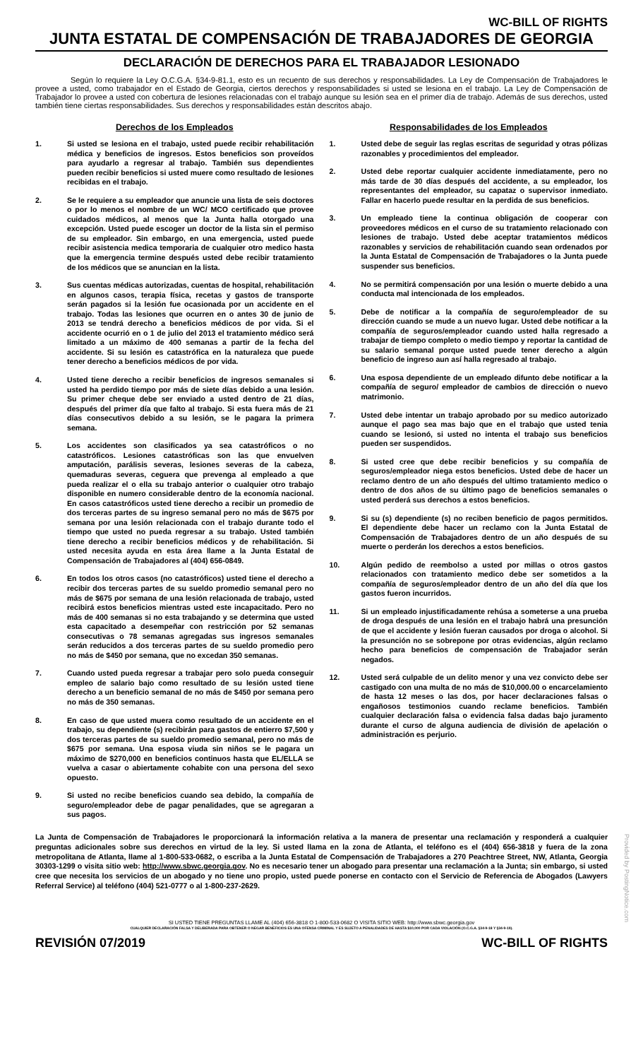WC-BILL OF RIGHTS
JUNTA ESTATAL DE COMPENSACIÓN DE TRABAJADORES DE GEORGIA
DECLARACIÓN DE DERECHOS PARA EL TRABAJADOR LESIONADO
Según lo requiere la Ley O.C.G.A. §34-9-81.1, esto es un recuento de sus derechos y responsabilidades. La Ley de Compensación de Trabajadores le provee a usted, como trabajador en el Estado de Georgia, ciertos derechos y responsabilidades si usted se lesiona en el trabajo. La Ley de Compensación de Trabajador lo provee a usted con cobertura de lesiones relacionadas con el trabajo aunque su lesión sea en el primer día de trabajo. Además de sus derechos, usted también tiene ciertas responsabilidades. Sus derechos y responsabilidades están descritos abajo.
Derechos de los Empleados
1. Si usted se lesiona en el trabajo, usted puede recibir rehabilitación médica y beneficios de ingresos. Estos beneficios son proveídos para ayudarlo a regresar al trabajo. También sus dependientes pueden recibir beneficios si usted muere como resultado de lesiones recibidas en el trabajo.
2. Se le requiere a su empleador que anuncie una lista de seis doctores o por lo menos el nombre de un WC/ MCO certificado que provee cuidados médicos, al menos que la Junta halla otorgado una excepción. Usted puede escoger un doctor de la lista sin el permiso de su empleador. Sin embargo, en una emergencia, usted puede recibir asistencia medica temporaria de cualquier otro medico hasta que la emergencia termine después usted debe recibir tratamiento de los médicos que se anuncian en la lista.
3. Sus cuentas médicas autorizadas, cuentas de hospital, rehabilitación en algunos casos, terapia física, recetas y gastos de transporte serán pagados si la lesión fue ocasionada por un accidente en el trabajo. Todas las lesiones que ocurren en o antes 30 de junio de 2013 se tendrá derecho a beneficios médicos de por vida. Si el accidente ocurrió en o 1 de julio del 2013 el tratamiento médico será limitado a un máximo de 400 semanas a partir de la fecha del accidente. Si su lesión es catastrófica en la naturaleza que puede tener derecho a beneficios médicos de por vida.
4. Usted tiene derecho a recibir beneficios de ingresos semanales si usted ha perdido tiempo por más de siete días debido a una lesión. Su primer cheque debe ser enviado a usted dentro de 21 días, después del primer día que falto al trabajo. Si esta fuera más de 21 días consecutivos debido a su lesión, se le pagara la primera semana.
5. Los accidentes son clasificados ya sea catastróficos o no catastróficos. Lesiones catastróficas son las que envuelven amputación, parálisis severas, lesiones severas de la cabeza, quemaduras severas, ceguera que prevenga al empleado a que pueda realizar el o ella su trabajo anterior o cualquier otro trabajo disponible en numero considerable dentro de la economía nacional. En casos catastróficos usted tiene derecho a recibir un promedio de dos terceras partes de su ingreso semanal pero no más de $675 por semana por una lesión relacionada con el trabajo durante todo el tiempo que usted no pueda regresar a su trabajo. Usted también tiene derecho a recibir beneficios médicos y de rehabilitación. Si usted necesita ayuda en esta área llame a la Junta Estatal de Compensación de Trabajadores al (404) 656-0849.
6. En todos los otros casos (no catastróficos) usted tiene el derecho a recibir dos terceras partes de su sueldo promedio semanal pero no más de $675 por semana de una lesión relacionada de trabajo, usted recibirá estos beneficios mientras usted este incapacitado. Pero no más de 400 semanas si no esta trabajando y se determina que usted esta capacitado a desempeñar con restricción por 52 semanas consecutivas o 78 semanas agregadas sus ingresos semanales serán reducidos a dos terceras partes de su sueldo promedio pero no más de $450 por semana, que no excedan 350 semanas.
7. Cuando usted pueda regresar a trabajar pero solo pueda conseguir empleo de salario bajo como resultado de su lesión usted tiene derecho a un beneficio semanal de no más de $450 por semana pero no más de 350 semanas.
8. En caso de que usted muera como resultado de un accidente en el trabajo, su dependiente (s) recibirán para gastos de entierro $7,500 y dos terceras partes de su sueldo promedio semanal, pero no más de $675 por semana. Una esposa viuda sin niños se le pagara un máximo de $270,000 en beneficios continuos hasta que EL/ELLA se vuelva a casar o abiertamente cohabite con una persona del sexo opuesto.
9. Si usted no recibe beneficios cuando sea debido, la compañía de seguro/empleador debe de pagar penalidades, que se agregaran a sus pagos.
Responsabilidades de los Empleados
1. Usted debe de seguir las reglas escritas de seguridad y otras pólizas razonables y procedimientos del empleador.
2. Usted debe reportar cualquier accidente inmediatamente, pero no más tarde de 30 días después del accidente, a su empleador, los representantes del empleador, su capataz o supervisor inmediato. Fallar en hacerlo puede resultar en la perdida de sus beneficios.
3. Un empleado tiene la continua obligación de cooperar con proveedores médicos en el curso de su tratamiento relacionado con lesiones de trabajo. Usted debe aceptar tratamientos médicos razonables y servicios de rehabilitación cuando sean ordenados por la Junta Estatal de Compensación de Trabajadores o la Junta puede suspender sus beneficios.
4. No se permitirá compensación por una lesión o muerte debido a una conducta mal intencionada de los empleados.
5. Debe de notificar a la compañía de seguro/empleador de su dirección cuando se mude a un nuevo lugar. Usted debe notificar a la compañía de seguros/empleador cuando usted halla regresado a trabajar de tiempo completo o medio tiempo y reportar la cantidad de su salario semanal porque usted puede tener derecho a algún beneficio de ingreso aun así halla regresado al trabajo.
6. Una esposa dependiente de un empleado difunto debe notificar a la compañía de seguro/ empleador de cambios de dirección o nuevo matrimonio.
7. Usted debe intentar un trabajo aprobado por su medico autorizado aunque el pago sea mas bajo que en el trabajo que usted tenia cuando se lesionó, si usted no intenta el trabajo sus beneficios pueden ser suspendidos.
8. Si usted cree que debe recibir beneficios y su compañía de seguros/empleador niega estos beneficios. Usted debe de hacer un reclamo dentro de un año después del ultimo tratamiento medico o dentro de dos años de su último pago de beneficios semanales o usted perderá sus derechos a estos beneficios.
9. Si su (s) dependiente (s) no reciben beneficio de pagos permitidos. El dependiente debe hacer un reclamo con la Junta Estatal de Compensación de Trabajadores dentro de un año después de su muerte o perderán los derechos a estos beneficios.
10. Algún pedido de reembolso a usted por millas o otros gastos relacionados con tratamiento medico debe ser sometidos a la compañía de seguros/empleador dentro de un año del día que los gastos fueron incurridos.
11. Si un empleado injustificadamente rehúsa a someterse a una prueba de droga después de una lesión en el trabajo habrá una presunción de que el accidente y lesión fueran causados por droga o alcohol. Si la presunción no se sobrepone por otras evidencias, algún reclamo hecho para beneficios de compensación de Trabajador serán negados.
12. Usted será culpable de un delito menor y una vez convicto debe ser castigado con una multa de no más de $10,000.00 o encarcelamiento de hasta 12 meses o las dos, por hacer declaraciones falsas o engañosos testimonios cuando reclame beneficios. También cualquier declaración falsa o evidencia falsa dadas bajo juramento durante el curso de alguna audiencia de división de apelación o administración es perjurio.
La Junta de Compensación de Trabajadores le proporcionará la información relativa a la manera de presentar una reclamación y responderá a cualquier preguntas adicionales sobre sus derechos en virtud de la ley. Si usted llama en la zona de Atlanta, el teléfono es el (404) 656-3818 y fuera de la zona metropolitana de Atlanta, llame al 1-800-533-0682, o escriba a la Junta Estatal de Compensación de Trabajadores a 270 Peachtree Street, NW, Atlanta, Georgia 30303-1299 o visita sitio web: http://www.sbwc.georgia.gov. No es necesario tener un abogado para presentar una reclamación a la Junta; sin embargo, si usted cree que necesita los servicios de un abogado y no tiene uno propio, usted puede ponerse en contacto con el Servicio de Referencia de Abogados (Lawyers Referral Service) al teléfono (404) 521-0777 o al 1-800-237-2629.
SI USTED TIENE PREGUNTAS LLAME AL (404) 656-3818 O 1-800-533-0682 O VISITA SITIO WEB: http://www.sbwc.georgia.gov
CUALQUIER DECLARACIÓN FALSA Y DELIBERADA PARA OBTENER O NEGAR BENEFICIOS ES UNA OFENSA CRIMINAL Y ES SUJETO A PENALIDADES DE HASTA $10,000 POR CADA VIOLACIÓN (O.C.G.A. §34-9-18 Y §34-9-19).
REVISIÓN 07/2019 WC-BILL OF RIGHTS
Provided by PostingNotice.com